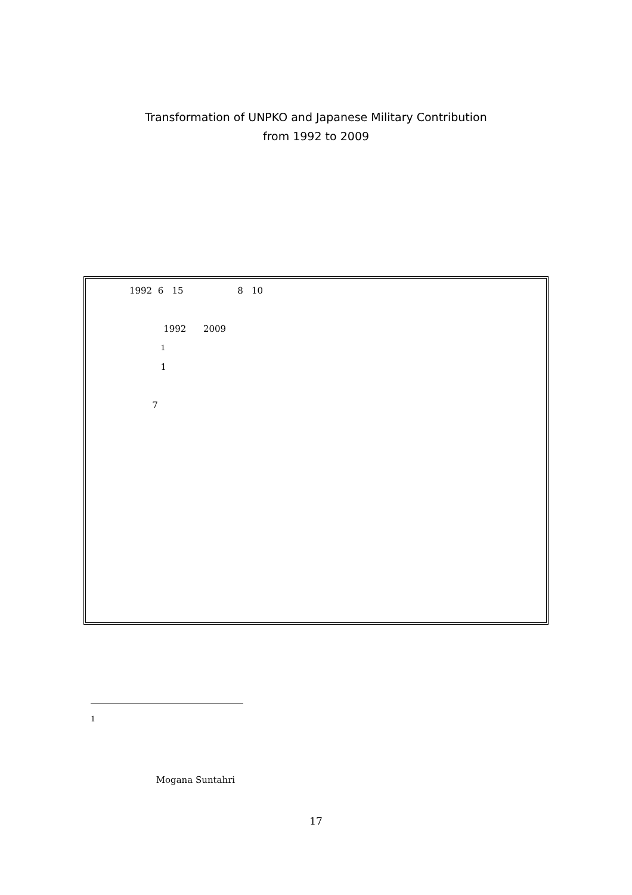Transformation of UNPKO and Japanese Military Contribution
from 1992 to 2009
1992 6 15 8 10
1992 2009
<sup>1</sup>
1
7
<sup>1</sup>
Mogana Suntahri
17